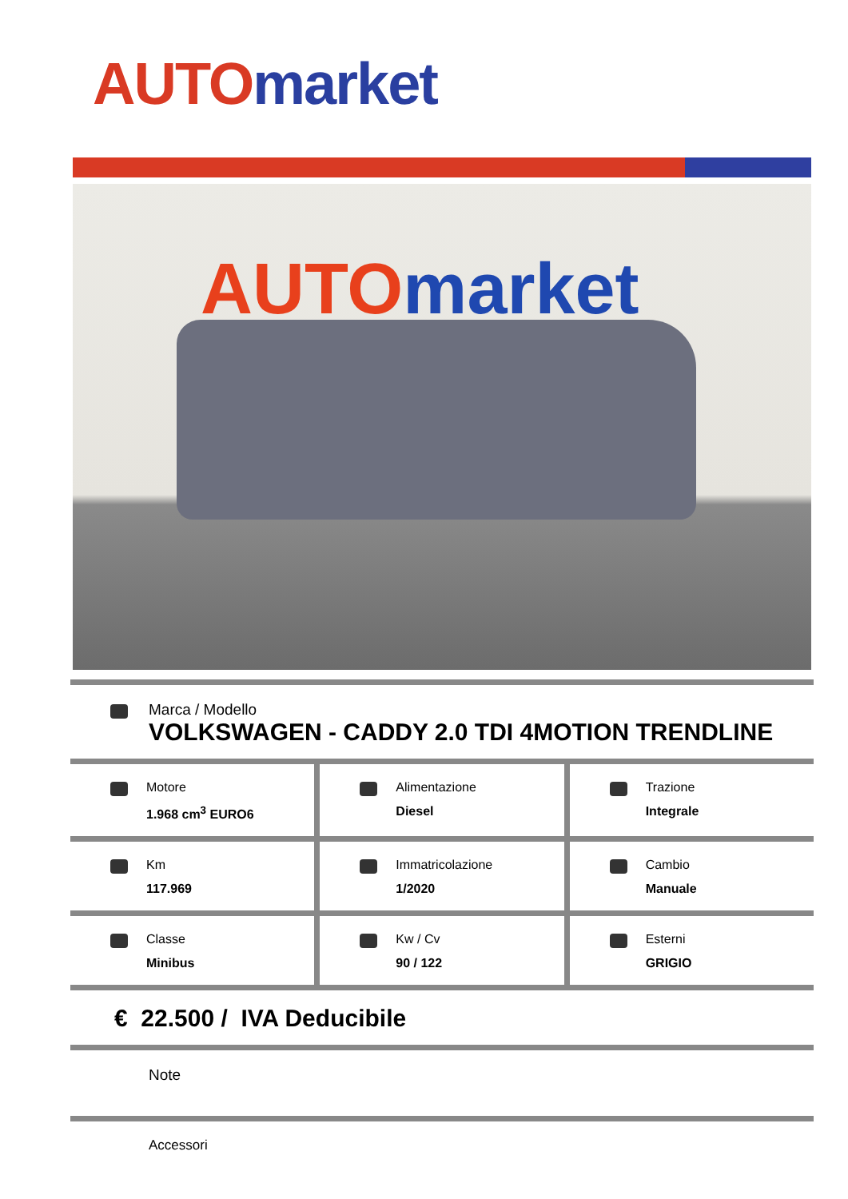AUTO market
AUTO market
Marca / Modello
VOLKSWAGEN - CADDY 2.0 TDI 4MOTION TRENDLINE
Motore
1.968 cm<sup>3</sup> EURO6
Alimentazione
Diesel
Trazione
Integrale
Km
117.969
Immatricolazione
1/2020
Cambio
Manuale
Classe
Minibus
Kw / Cv
90 / 122
Esterni
GRIGIO
€ 22.500 / IVA Deducibile
Note
Accessori